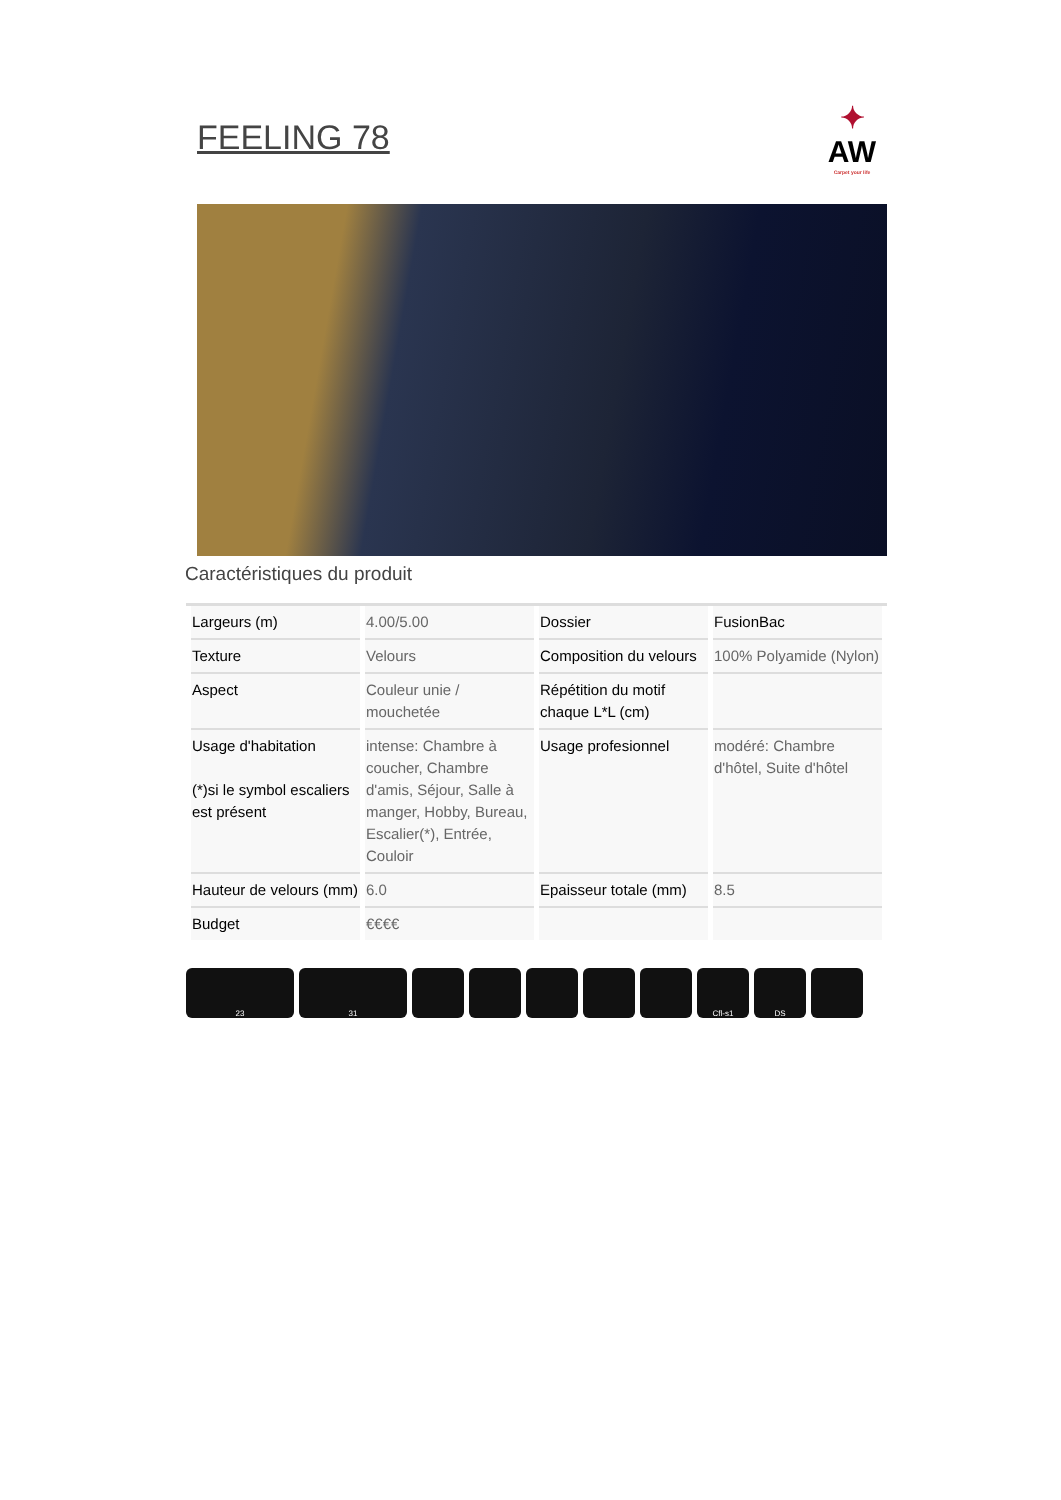FEELING 78
✦
AW
Carpet your life
Caractéristiques du produit
| Largeurs (m) | 4.00/5.00 | Dossier | FusionBac |
| Texture | Velours | Composition du velours | 100% Polyamide (Nylon) |
| Aspect | Couleur unie / mouchetée | Répétition du motif chaque L*L (cm) | |
| Usage d'habitation (*)si le symbol escaliers est présent | intense: Chambre à coucher, Chambre d'amis, Séjour, Salle à manger, Hobby, Bureau, Escalier(*), Entrée, Couloir | Usage profesionnel | modéré: Chambre d'hôtel, Suite d'hôtel |
| Hauteur de velours (mm) | 6.0 | Epaisseur totale (mm) | 8.5 |
| Budget | €€€€ | | |
23 31 Cfl-s1 DS